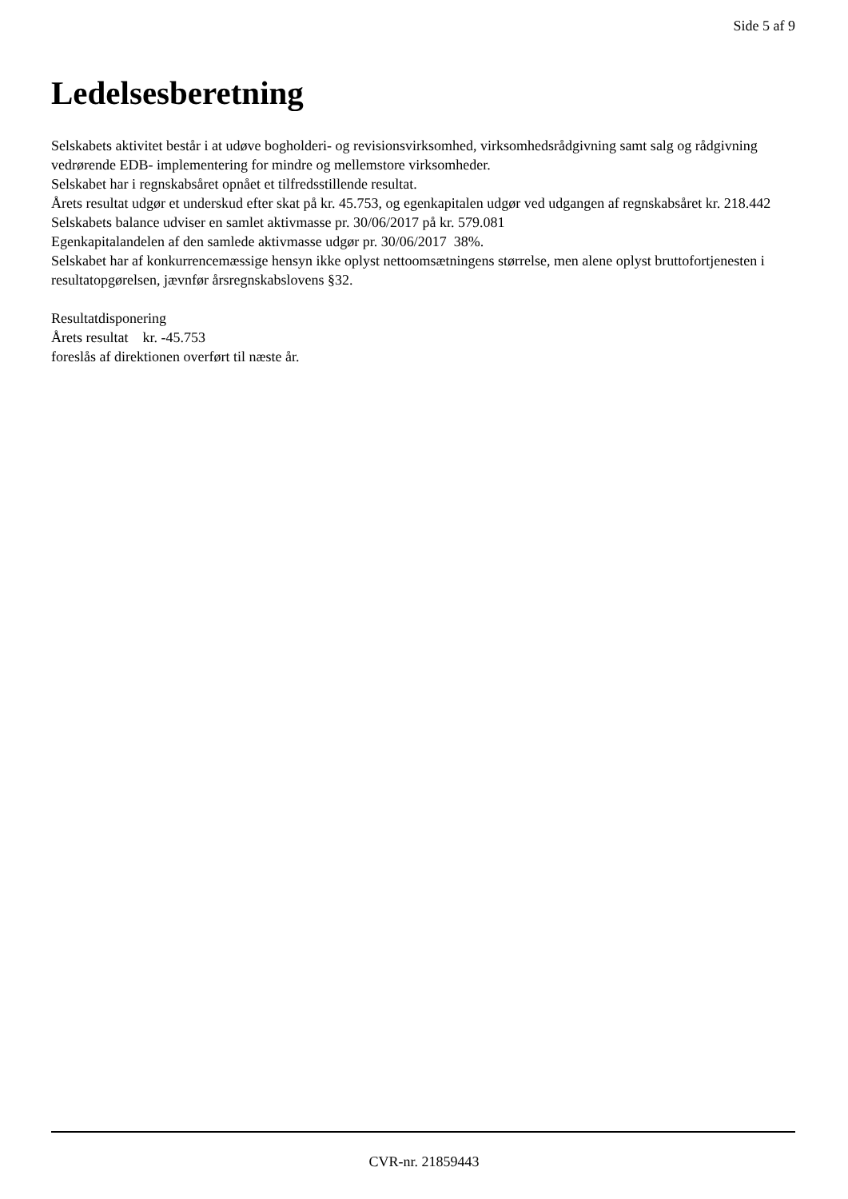Side 5 af 9
Ledelsesberetning
Selskabets aktivitet består i at udøve bogholderi- og revisionsvirksomhed, virksomhedsrådgivning samt salg og rådgivning vedrørende EDB- implementering for mindre og mellemstore virksomheder.
Selskabet har i regnskabsåret opnået et tilfredsstillende resultat.
Årets resultat udgør et underskud efter skat på kr. 45.753, og egenkapitalen udgør ved udgangen af regnskabsåret kr. 218.442
Selskabets balance udviser en samlet aktivmasse pr. 30/06/2017 på kr. 579.081
Egenkapitalandelen af den samlede aktivmasse udgør pr. 30/06/2017 38%.
Selskabet har af konkurrencemæssige hensyn ikke oplyst nettoomsætningens størrelse, men alene oplyst bruttofortjenesten i resultatopgørelsen, jævnfør årsregnskabslovens §32.
Resultatdisponering
Årets resultat kr. -45.753
foreslås af direktionen overført til næste år.
CVR-nr. 21859443